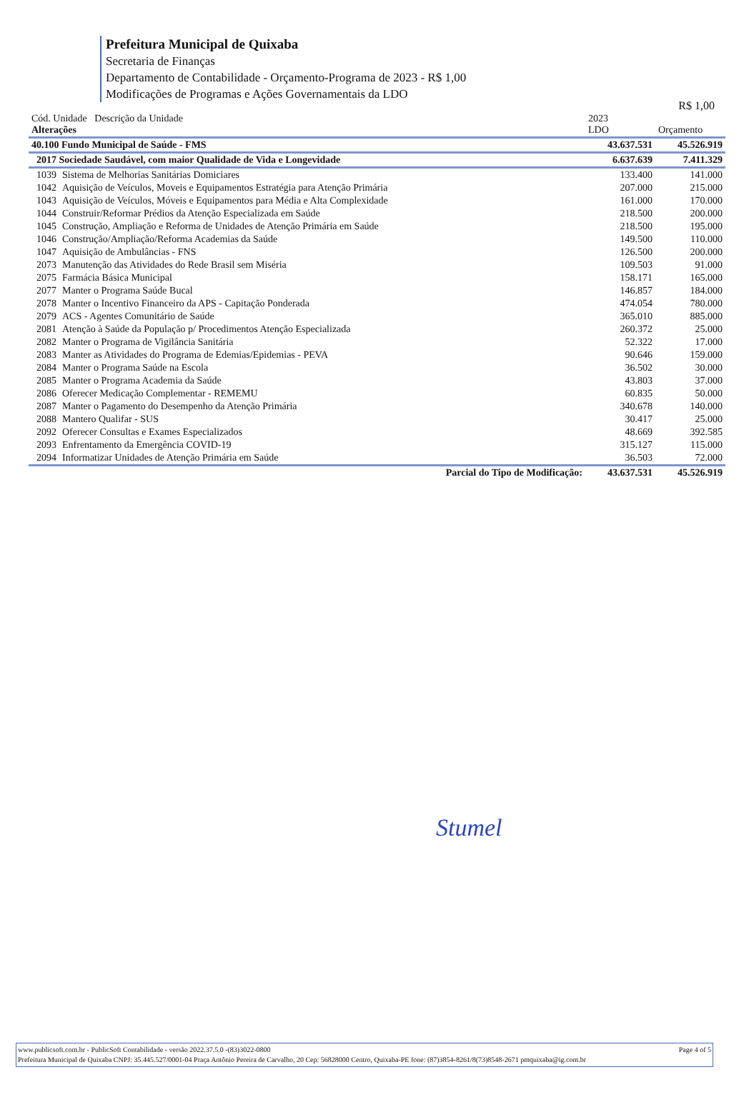Prefeitura Municipal de Quixaba
Secretaria de Finanças
Departamento de Contabilidade - Orçamento-Programa de 2023 - R$ 1,00
Modificações de Programas e Ações Governamentais da LDO
R$ 1,00
| Cód. Unidade Descrição da Unidade Alterações | | 2023 LDO | Orçamento |
| --- | --- | --- | --- |
| 40.100 Fundo Municipal de Saúde - FMS | | 43.637.531 | 45.526.919 |
| 2017 Sociedade Saudável, com maior Qualidade de Vida e Longevidade | | 6.637.639 | 7.411.329 |
| 1039 | Sistema de Melhorias Sanitárias Domiciares | 133.400 | 141.000 |
| 1042 | Aquisição de Veículos, Moveis e Equipamentos Estratégia para Atenção Primária | 207.000 | 215.000 |
| 1043 | Aquisição de Veículos, Móveis e Equipamentos para Média e Alta Complexidade | 161.000 | 170.000 |
| 1044 | Construir/Reformar Prédios da Atenção Especializada em Saúde | 218.500 | 200.000 |
| 1045 | Construção, Ampliação e Reforma de Unidades de Atenção Primária em Saúde | 218.500 | 195.000 |
| 1046 | Construção/Ampliação/Reforma Academias da Saúde | 149.500 | 110.000 |
| 1047 | Aquisição de Ambulâncias - FNS | 126.500 | 200.000 |
| 2073 | Manutenção das Atividades do Rede Brasil sem Miséria | 109.503 | 91.000 |
| 2075 | Farmácia Básica Municipal | 158.171 | 165.000 |
| 2077 | Manter o Programa Saúde Bucal | 146.857 | 184.000 |
| 2078 | Manter o Incentivo Financeiro da APS - Capitação Ponderada | 474.054 | 780.000 |
| 2079 | ACS - Agentes Comunitário de Saúde | 365.010 | 885.000 |
| 2081 | Atenção à Saúde da População p/ Procedimentos Atenção Especializada | 260.372 | 25.000 |
| 2082 | Manter o Programa de Vigilância Sanitária | 52.322 | 17.000 |
| 2083 | Manter as Atividades do Programa de Edemias/Epidemias - PEVA | 90.646 | 159.000 |
| 2084 | Manter o Programa Saúde na Escola | 36.502 | 30.000 |
| 2085 | Manter o Programa Academia da Saúde | 43.803 | 37.000 |
| 2086 | Oferecer Medicação Complementar - REMEMU | 60.835 | 50.000 |
| 2087 | Manter o Pagamento do Desempenho da Atenção Primária | 340.678 | 140.000 |
| 2088 | Mantero Qualifar - SUS | 30.417 | 25.000 |
| 2092 | Oferecer Consultas e Exames Especializados | 48.669 | 392.585 |
| 2093 | Enfrentamento da Emergência COVID-19 | 315.127 | 115.000 |
| 2094 | Informatizar Unidades de Atenção Primária em Saúde | 36.503 | 72.000 |
| | Parcial do Tipo de Modificação: | 43.637.531 | 45.526.919 |
Stumel
www.publicsoft.com.br - PublicSoft Contabilidade - versão 2022.37.5.0 -(83)3022-0800 Page 4 of 5
Prefeitura Municipal de Quixaba CNPJ: 35.445.527/0001-04 Praça Antônio Pereira de Carvalho, 20 Cep: 56828000 Centro, Quixaba-PE fone: (87)3854-8261/8(73)8548-2671 pmquixaba@ig.com.br